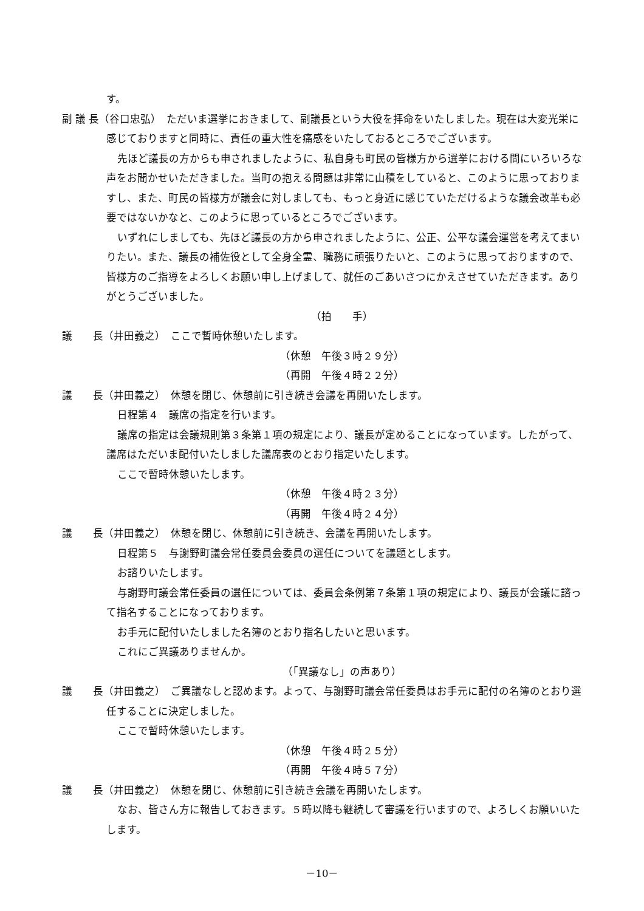す。
副 議 長（谷口忠弘）　ただいま選挙におきまして、副議長という大役を拝命をいたしました。現在は大変光栄に感じておりますと同時に、責任の重大性を痛感をいたしておるところでございます。
先ほど議長の方からも申されましたように、私自身も町民の皆様方から選挙における間にいろいろな声をお聞かせいただきました。当町の抱える問題は非常に山積をしていると、このように思っておりますし、また、町民の皆様方が議会に対しましても、もっと身近に感じていただけるような議会改革も必要ではないかなと、このように思っているところでございます。
いずれにしましても、先ほど議長の方から申されましたように、公正、公平な議会運営を考えてまいりたい。また、議長の補佐役として全身全霊、職務に頑張りたいと、このように思っておりますので、皆様方のご指導をよろしくお願い申し上げまして、就任のごあいさつにかえさせていただきます。ありがとうございました。
（拍　　手）
議　　長（井田義之）　ここで暫時休憩いたします。
（休憩　午後３時２９分）
（再開　午後４時２２分）
議　　長（井田義之）　休憩を閉じ、休憩前に引き続き会議を再開いたします。
日程第４　議席の指定を行います。
議席の指定は会議規則第３条第１項の規定により、議長が定めることになっています。したがって、議席はただいま配付いたしました議席表のとおり指定いたします。
ここで暫時休憩いたします。
（休憩　午後４時２３分）
（再開　午後４時２４分）
議　　長（井田義之）　休憩を閉じ、休憩前に引き続き、会議を再開いたします。
日程第５　与謝野町議会常任委員会委員の選任についてを議題とします。
お諮りいたします。
与謝野町議会常任委員の選任については、委員会条例第７条第１項の規定により、議長が会議に諮って指名することになっております。
お手元に配付いたしました名簿のとおり指名したいと思います。
これにご異議ありませんか。
（「異議なし」の声あり）
議　　長（井田義之）　ご異議なしと認めます。よって、与謝野町議会常任委員はお手元に配付の名簿のとおり選任することに決定しました。
ここで暫時休憩いたします。
（休憩　午後４時２５分）
（再開　午後４時５７分）
議　　長（井田義之）　休憩を閉じ、休憩前に引き続き会議を再開いたします。
なお、皆さん方に報告しておきます。５時以降も継続して審議を行いますので、よろしくお願いいたします。
－10－